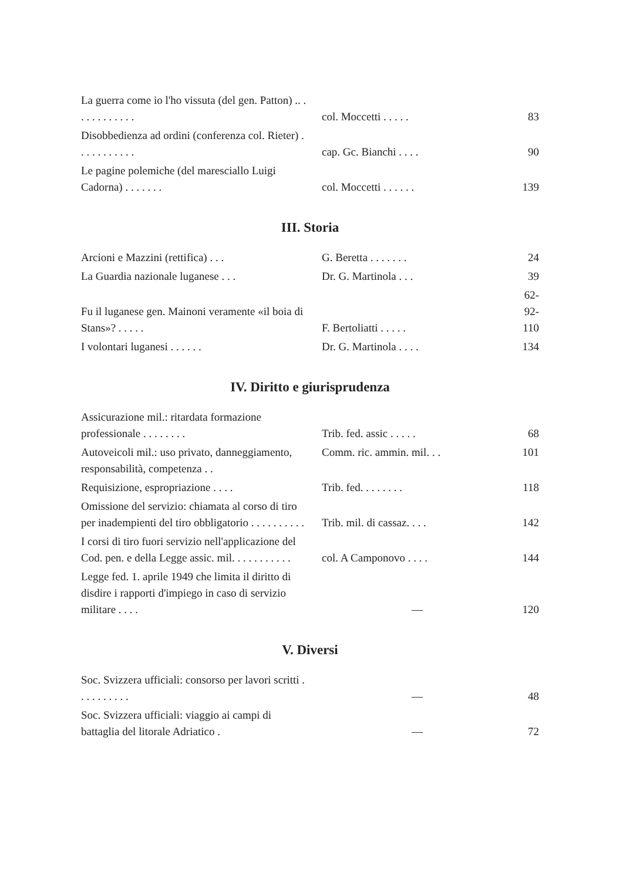| La guerra come io l'ho vissuta (del gen. Patton) .. . . . . . . . . . . . | col. Moccetti . . . . . | 83 |
| Disobbedienza ad ordini (conferenza col. Rieter) . . . . . . . . . . . | cap. Gc. Bianchi . . . . | 90 |
| Le pagine polemiche (del maresciallo Luigi Cadorna) . . . . . . . | col. Moccetti . . . . . . | 139 |
III. Storia
| Arcioni e Mazzini (rettifica) . . . | G. Beretta . . . . . . . | 24 |
| La Guardia nazionale luganese . . . | Dr. G. Martinola . . . | 39 |
| Fu il luganese gen. Mainoni veramente «il boia di Stans»? . . . . . | F. Bertoliatti . . . . . | 62-92-110 |
| I volontari luganesi . . . . . . | Dr. G. Martinola . . . . | 134 |
IV. Diritto e giurisprudenza
| Assicurazione mil.: ritardata formazione professionale . . . . . . . . | Trib. fed. assic . . . . . | 68 |
| Autoveicoli mil.: uso privato, danneggiamento, responsabilità, competenza . . | Comm. ric. ammin. mil. . . | 101 |
| Requisizione, espropriazione . . . . | Trib. fed. . . . . . . . | 118 |
| Omissione del servizio: chiamata al corso di tiro per inadempienti del tiro obbligatorio . . . . . . . . . . | Trib. mil. di cassaz. . . . | 142 |
| I corsi di tiro fuori servizio nell'applicazione del Cod. pen. e della Legge assic. mil. . . . . . . . . . . | col. A Camponovo . . . . | 144 |
| Legge fed. 1. aprile 1949 che limita il diritto di disdire i rapporti d'impiego in caso di servizio militare . . . . | — | 120 |
V. Diversi
| Soc. Svizzera ufficiali: consorso per lavori scritti . . . . . . . . . . | — | 48 |
| Soc. Svizzera ufficiali: viaggio ai campi di battaglia del litorale Adriatico . | — | 72 |